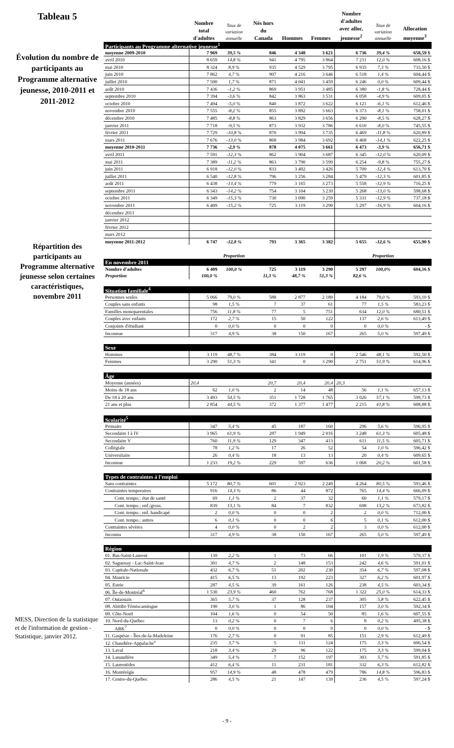Tableau 5
Évolution du nombre de participants au Programme alternative jeunesse, 2010-2011 et 2011-2012
Répartition des participants au Programme alternative jeunesse selon certaines caractéristiques, novembre 2011
MESS, Direction de la statistique et de l'information de gestion - Statistique, janvier 2012.
| | Nombre total d'adultes | Taux de variation annuelle | Nés hors du Canada | Hommes | Femmes | Nombre d'adultes avec alloc. jeunesse<sup>2</sup> | Taux de variation annuelle | Allocation moyenne<sup>3</sup> |
| --- | --- | --- | --- | --- | --- | --- | --- | --- |
| Participants au Programme alternative jeunesse<sup>1</sup> | | | | | | | | |
| moyenne 2009-2010 | 7 969 | 39,5 % | 846 | 4 348 | 3 621 | 6 736 | 39,4 % | 658,59 $ |
| avril 2010 | 8 659 | 14,8 % | 941 | 4 795 | 3 864 | 7 211 | 12,0 % | 608,16 $ |
| mai 2010 | 8 324 | 8,9 % | 935 | 4 529 | 3 795 | 6 935 | 7,3 % | 733,50 $ |
| juin 2010 | 7 862 | 4,7 % | 907 | 4 216 | 3 646 | 6 518 | 1,4 % | 604,44 $ |
| juillet 2010 | 7 500 | 1,7 % | 871 | 4 041 | 3 459 | 6 246 | 0,0 % | 609,44 $ |
| août 2010 | 7 436 | -1,2 % | 869 | 3 951 | 3 485 | 6 380 | -1,8 % | 728,44 $ |
| septembre 2010 | 7 394 | -3,6 % | 842 | 3 863 | 3 531 | 6 058 | -4,9 % | 609,05 $ |
| octobre 2010 | 7 494 | -5,0 % | 840 | 3 872 | 3 622 | 6 121 | -6,1 % | 612,46 $ |
| novembre 2010 | 7 555 | -8,2 % | 855 | 3 892 | 3 663 | 6 373 | -8,1 % | 758,01 $ |
| décembre 2010 | 7 485 | -8,8 % | 863 | 3 829 | 3 656 | 6 290 | -8,5 % | 628,27 $ |
| janvier 2011 | 7 718 | -9,5 % | 873 | 3 932 | 3 786 | 6 610 | -8,0 % | 745,55 $ |
| février 2011 | 7 729 | -10,8 % | 870 | 3 994 | 3 735 | 6 469 | -11,8 % | 620,89 $ |
| mars 2011 | 7 676 | -13,0 % | 868 | 3 984 | 3 692 | 6 468 | -14,1 % | 622,25 $ |
| moyenne 2010-2011 | 7 736 | -2,9 % | 878 | 4 075 | 3 661 | 6 473 | -3,9 % | 656,71 $ |
| avril 2011 | 7 591 | -12,3 % | 862 | 3 904 | 3 687 | 6 345 | -12,0 % | 620,09 $ |
| mai 2011 | 7 389 | -11,2 % | 863 | 3 790 | 3 599 | 6 254 | -9,8 % | 755,27 $ |
| juin 2011 | 6 918 | -12,0 % | 833 | 3 492 | 3 426 | 5 709 | -12,4 % | 613,70 $ |
| juillet 2011 | 6 540 | -12,8 % | 796 | 3 256 | 3 284 | 5 479 | -12,3 % | 601,85 $ |
| août 2011 | 6 438 | -13,4 % | 779 | 3 165 | 3 273 | 5 558 | -12,9 % | 716,25 $ |
| septembre 2011 | 6 343 | -14,2 % | 754 | 3 104 | 3 239 | 5 268 | -13,0 % | 598,68 $ |
| octobre 2011 | 6 349 | -15,3 % | 730 | 3 090 | 3 259 | 5 331 | -12,9 % | 737,18 $ |
| novembre 2011 | 6 409 | -15,2 % | 725 | 3 119 | 3 290 | 5 297 | -16,9 % | 604,16 $ |
| décembre 2011 | | | | | | | | |
| janvier 2012 | | | | | | | | |
| février 2012 | | | | | | | | |
| mars 2012 | | | | | | | | |
| moyenne 2011-2012 | 6 747 | -12,8 % | 793 | 3 365 | 3 382 | 5 655 | -12,6 % | 655,90 $ |
| | | Proportion | | | | | Proportion | |
| En novembre 2011 | | | | | | | | |
| Nombre d'adultes | 6 409 | 100,0 % | 725 | 3 119 | 3 290 | 5 297 | 100,0% | 604,16 $ |
| Proportion | 100,0 % | | 11,3 % | 48,7 % | 51,3 % | 82,6 % | | |
| Situation familiale<sup>4</sup> | | | | | | | | |
| Personnes seules | 5 066 | 79,0 % | 588 | 2 877 | 2 189 | 4 184 | 79,0 % | 593,10 $ |
| Couples sans enfants | 98 | 1,5 % | 7 | 37 | 61 | 77 | 1,5 % | 583,23 $ |
| Familles monoparentales | 756 | 11,8 % | 77 | 5 | 751 | 634 | 12,0 % | 680,51 $ |
| Couples avec enfants | 172 | 2,7 % | 15 | 50 | 122 | 137 | 2,6 % | 613,49 $ |
| Conjoints d'étudiant | 0 | 0,0 % | 0 | 0 | 0 | 0 | 0,0 % | - $ |
| Inconnue | 317 | 4,9 % | 38 | 150 | 167 | 265 | 5,0 % | 597,49 $ |
| Sexe | | | | | | | | |
| Hommes | 3 119 | 48,7 % | 384 | 3 119 | 0 | 2 546 | 48,1 % | 592,50 $ |
| Femmes | 3 290 | 51,3 % | 341 | 0 | 3 290 | 2 751 | 51,9 % | 614,96 $ |
| Âge | | | | | | | | |
| Moyenne (années) | 20,4 | | 20,7 | 20,4 | 20,4 | 20,3 | | |
| Moins de 18 ans | 62 | 1,0 % | 2 | 14 | 48 | 56 | 1,1 % | 657,13 $ |
| De 18 à 20 ans | 3 493 | 54,5 % | 351 | 1 728 | 1 765 | 3 026 | 57,1 % | 599,73 $ |
| 21 ans et plus | 2 854 | 44,5 % | 372 | 1 377 | 1 477 | 2 215 | 41,8 % | 608,88 $ |
| Scolarité<sup>5</sup> | | | | | | | | |
| Primaire | 347 | 5,4 % | 45 | 187 | 160 | 296 | 5,6 % | 596,95 $ |
| Secondaire I à IV | 3 965 | 61,9 % | 287 | 1 949 | 2 016 | 3 248 | 61,3 % | 605,48 $ |
| Secondaire V | 760 | 11,9 % | 129 | 347 | 413 | 611 | 11,5 % | 605,71 $ |
| Collégiale | 78 | 1,2 % | 17 | 26 | 52 | 54 | 1,0 % | 596,42 $ |
| Universitaire | 26 | 0,4 % | 18 | 13 | 13 | 20 | 0,4 % | 609,65 $ |
| Inconnue | 1 233 | 19,2 % | 229 | 597 | 636 | 1 068 | 20,2 % | 601,58 $ |
| Types de contraintes à l'emploi | | | | | | | | |
| Sans contraintes | 5 172 | 80,7 % | 601 | 2 923 | 2 249 | 4 264 | 80,5 % | 593,46 $ |
| Contraintes temporaires | 916 | 14,3 % | 86 | 44 | 872 | 765 | 14,4 % | 666,09 $ |
| Cont. tempo.: état de santé | 69 | 1,1 % | 2 | 37 | 32 | 60 | 1,1 % | 579,17 $ |
| Cont. tempo.: enf./gross. | 839 | 13,1 % | 84 | 7 | 832 | 698 | 13,2 % | 673,82 $ |
| Cont. tempo.: enf. handicapé | 2 | 0,0 % | 0 | 0 | 2 | 2 | 0,0 % | 712,00 $ |
| Cont. tempo.: autres | 6 | 0,1 % | 0 | 0 | 6 | 5 | 0,1 % | 612,00 $ |
| Contraintes sévères | 4 | 0,0 % | 0 | 2 | 2 | 3 | 0,0 % | 612,00 $ |
| Inconnu | 317 | 4,9 % | 38 | 150 | 167 | 265 | 5,0 % | 597,49 $ |
| Région | | | | | | | | |
| 01. Bas-Saint-Laurent | 139 | 2,2 % | 1 | 73 | 66 | 101 | 1,9 % | 579,37 $ |
| 02. Saguenay - Lac-Saint-Jean | 301 | 4,7 % | 2 | 148 | 153 | 242 | 4,6 % | 591,01 $ |
| 03. Capitale-Nationale | 432 | 6,7 % | 51 | 202 | 230 | 354 | 6,7 % | 597,08 $ |
| 04. Mauricie | 415 | 6,5 % | 13 | 192 | 223 | 327 | 6,2 % | 601,97 $ |
| 05. Estrie | 287 | 4,5 % | 39 | 161 | 126 | 238 | 4,5 % | 603,34 $ |
| 06. Île-de-Montréal<sup>6</sup> | 1 530 | 23,9 % | 460 | 762 | 768 | 1 322 | 25,0 % | 614,33 $ |
| 07. Outaouais | 365 | 5,7 % | 37 | 128 | 237 | 305 | 5,8 % | 622,45 $ |
| 08. Abitibi-Témiscamingue | 190 | 3,0 % | 1 | 86 | 104 | 157 | 3,0 % | 592,34 $ |
| 09. Côte-Nord | 104 | 1,6 % | 0 | 54 | 50 | 85 | 1,6 % | 607,55 $ |
| 10. Nord-du-Québec | 13 | 0,2 % | 0 | 7 | 6 | 8 | 0,2 % | 495,38 $ |
| ARK<sup>7</sup> | 0 | 0,0 % | 0 | 0 | 0 | 0 | 0,0 % | - $ |
| 11. Gaspésie - Îles-de-la-Madeleine | 176 | 2,7 % | 0 | 91 | 85 | 151 | 2,9 % | 612,49 $ |
| 12. Chaudière-Appalache<sup>s</sup> | 235 | 3,7 % | 5 | 111 | 124 | 175 | 3,3 % | 606,54 $ |
| 13. Laval | 218 | 3,4 % | 29 | 96 | 122 | 175 | 3,3 % | 599,04 $ |
| 14. Lanaudière | 349 | 5,4 % | 7 | 152 | 197 | 303 | 5,7 % | 591,85 $ |
| 15. Laurentides | 412 | 6,4 % | 11 | 231 | 181 | 332 | 6,3 % | 612,82 $ |
| 16. Montérégie | 957 | 14,9 % | 48 | 478 | 479 | 786 | 14,8 % | 596,83 $ |
| 17. Centre-du-Québec | 286 | 4,5 % | 21 | 147 | 139 | 236 | 4,5 % | 597,24 $ |
- 9 -